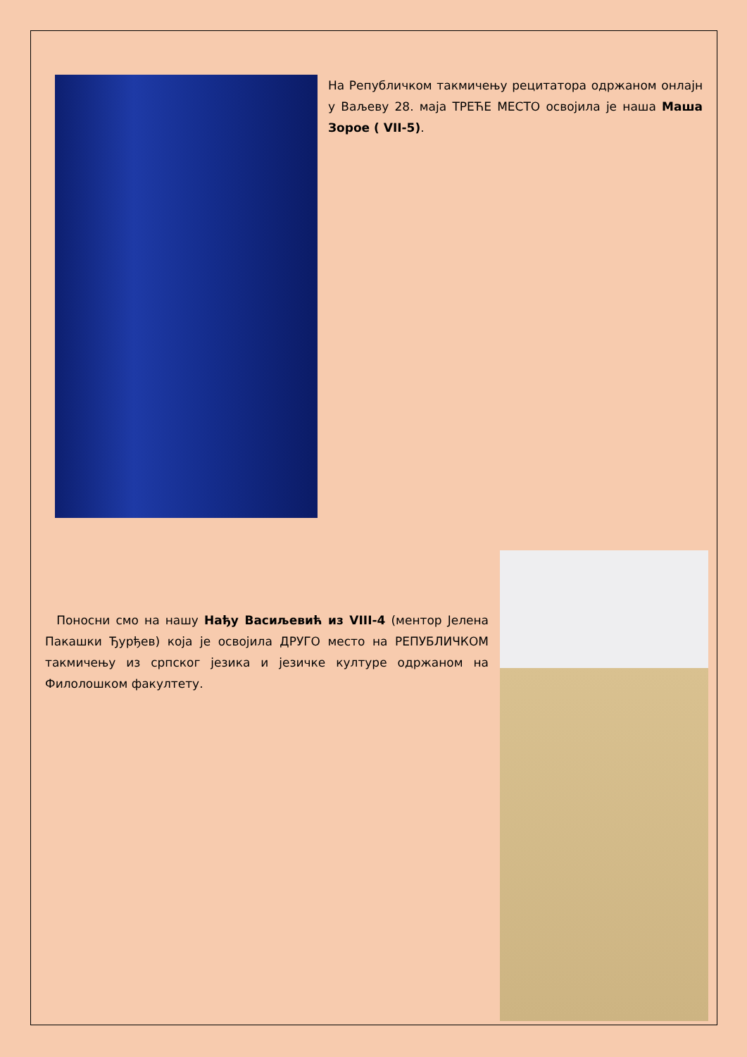На Републичком такмичењу рецитатора одржаном онлајн у Ваљеву 28. маја ТРЕЋЕ МЕСТО освојила је наша Маша Зорое ( VII-5).
Поносни смо на нашу Нађу Васиљевић из VIII-4 (ментор Јелена Пакашки Ђурђев) која је освојила ДРУГО место на РЕПУБЛИЧКОМ такмичењу из српског језика и језичке културе одржаном на Филолошком факултету.